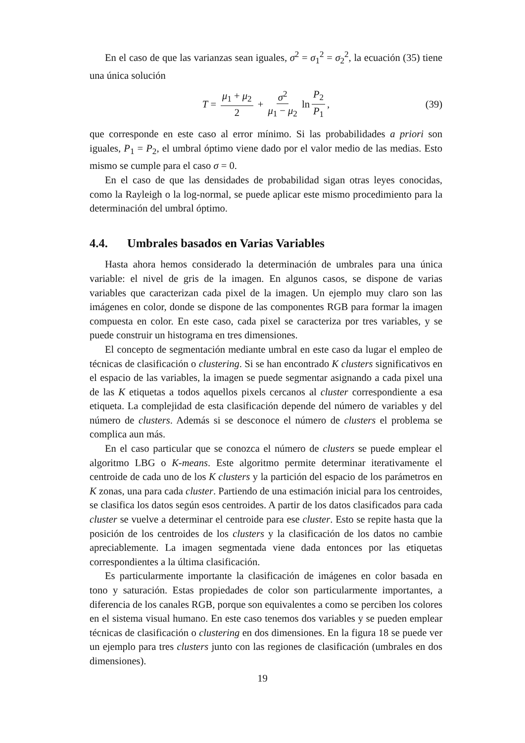En el caso de que las varianzas sean iguales, σ<sup>2</sup> = σ<sub>1</sub><sup>2</sup> = σ<sub>2</sub><sup>2</sup>, la ecuación (35) tiene una única solución
T = μ<sub>1</sub> + μ<sub>2</sub> 2 + σ<sup>2</sup> μ<sub>1</sub> − μ<sub>2</sub> ln P<sub>2</sub> P<sub>1</sub>, (39)
que corresponde en este caso al error mínimo. Si las probabilidades a priori son iguales, P<sub>1</sub> = P<sub>2</sub>, el umbral óptimo viene dado por el valor medio de las medias. Esto mismo se cumple para el caso σ = 0.
En el caso de que las densidades de probabilidad sigan otras leyes conocidas, como la Rayleigh o la log-normal, se puede aplicar este mismo procedimiento para la determinación del umbral óptimo.
4.4. Umbrales basados en Varias Variables
Hasta ahora hemos considerado la determinación de umbrales para una única variable: el nivel de gris de la imagen. En algunos casos, se dispone de varias variables que caracterizan cada pixel de la imagen. Un ejemplo muy claro son las imágenes en color, donde se dispone de las componentes RGB para formar la imagen compuesta en color. En este caso, cada pixel se caracteriza por tres variables, y se puede construir un histograma en tres dimensiones.
El concepto de segmentación mediante umbral en este caso da lugar el empleo de técnicas de clasificación o clustering. Si se han encontrado K clusters significativos en el espacio de las variables, la imagen se puede segmentar asignando a cada pixel una de las K etiquetas a todos aquellos pixels cercanos al cluster correspondiente a esa etiqueta. La complejidad de esta clasificación depende del número de variables y del número de clusters. Además si se desconoce el número de clusters el problema se complica aun más.
En el caso particular que se conozca el número de clusters se puede emplear el algoritmo LBG o K-means. Este algoritmo permite determinar iterativamente el centroide de cada uno de los K clusters y la partición del espacio de los parámetros en K zonas, una para cada cluster. Partiendo de una estimación inicial para los centroides, se clasifica los datos según esos centroides. A partir de los datos clasificados para cada cluster se vuelve a determinar el centroide para ese cluster. Esto se repite hasta que la posición de los centroides de los clusters y la clasificación de los datos no cambie apreciablemente. La imagen segmentada viene dada entonces por las etiquetas correspondientes a la última clasificación.
Es particularmente importante la clasificación de imágenes en color basada en tono y saturación. Estas propiedades de color son particularmente importantes, a diferencia de los canales RGB, porque son equivalentes a como se perciben los colores en el sistema visual humano. En este caso tenemos dos variables y se pueden emplear técnicas de clasificación o clustering en dos dimensiones. En la figura 18 se puede ver un ejemplo para tres clusters junto con las regiones de clasificación (umbrales en dos dimensiones).
19